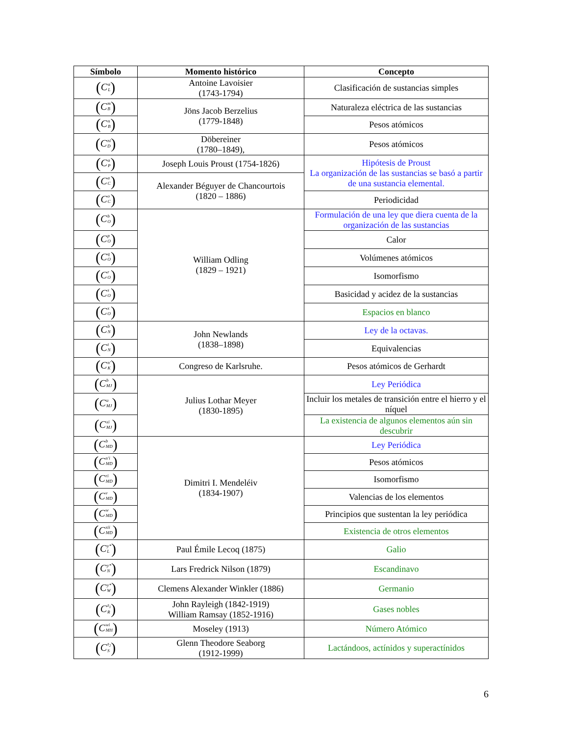| Símbolo | Momento histórico | Concepto |
| --- | --- | --- |
| ( C <sup>α</sup><sub>L</sub> ) | Antoine Lavoisier (1743-1794) | Clasificación de sustancias simples |
| ( C <sup>m</sup><sub>B</sub> ) | Jöns Jacob Berzelius (1779-1848) | Naturaleza eléctrica de las sustancias |
| ( C <sup>n</sup><sub>B</sub> ) | | Pesos atómicos |
| ( C <sup>ni</sup><sub>D</sub> ) | Döbereiner (1780–1849), | Pesos atómicos |
| ( C <sup>a</sup><sub>P</sub> ) | Joseph Louis Proust (1754-1826) | Hipótesis de Proust La organización de las sustancias se basó a partir de una sustancia elemental. |
| ( C <sup>a</sup><sub>C</sub> ) | Alexander Béguyer de Chancourtois (1820 – 1886) | |
| ( C <sup>o</sup><sub>C</sub> ) | | Periodicidad |
| ( C <sup>b</sup><sub>O</sub> ) | William Odling (1829 – 1921) | Formulación de una ley que diera cuenta de la organización de las sustancias |
| ( C <sup>p</sup><sub>O</sub> ) | | Calor |
| ( C <sup>q</sup><sub>O</sub> ) | | Volúmenes atómicos |
| ( C <sup>r</sup><sub>O</sub> ) | | Isomorfismo |
| ( C <sup>s</sup><sub>O</sub> ) | | Basicidad y acidez de la sustancias |
| ( C <sup>x</sup><sub>O</sub> ) | | Espacios en blanco |
| ( C <sup>b</sup><sub>N</sub> ) | John Newlands (1838–1898) | Ley de la octavas. |
| ( C <sup>t</sup><sub>N</sub> ) | | Equivalencias |
| ( C <sup>n′</sup><sub>K</sub> ) | Congreso de Karlsruhe. | Pesos atómicos de Gerhardt |
| ( C <sup>b</sup><sub>MJ</sub> ) | Julius Lothar Meyer (1830-1895) | Ley Periódica |
| ( C <sup>u</sup><sub>MJ</sub> ) | | Incluir los metales de transición entre el hierro y el níquel |
| ( C <sup>xi</sup><sub>MJ</sub> ) | | La existencia de algunos elementos aún sin descubrir |
| ( C <sup>b</sup><sub>MD</sub> ) | Dimitri I. Mendeléiv (1834-1907) | Ley Periódica |
| ( C <sup>n′i</sup><sub>MD</sub> ) | | Pesos atómicos |
| ( C <sup>ri</sup><sub>MD</sub> ) | | Isomorfismo |
| ( C <sup>v</sup><sub>MD</sub> ) | | Valencias de los elementos |
| ( C <sup>w</sup><sub>MD</sub> ) | | Principios que sustentan la ley periódica |
| ( C <sup>xii</sup><sub>MD</sub> ) | | Existencia de otros elementos |
| ( C <sup>y*</sup><sub>L</sub> ) | Paul Émile Lecoq (1875) | Galio |
| ( C <sup>y*</sup><sub>N</sub> ) | Lars Fredrick Nilson (1879) | Escandinavo |
| ( C <sup>y*</sup><sub>W</sub> ) | Clemens Alexander Winkler (1886) | Germanio |
| ( C <sup>z<sub>1</sub></sup><sub>R</sub> ) | John Rayleigh (1842-1919) William Ramsay (1852-1916) | Gases nobles |
| ( C <sup>wi</sup><sub>MH</sub> ) | Moseley (1913) | Número Atómico |
| ( C <sup>z<sub>2</sub></sup><sub>S</sub> ) | Glenn Theodore Seaborg (1912-1999) | Lactándoos, actínidos y superactínidos |
6